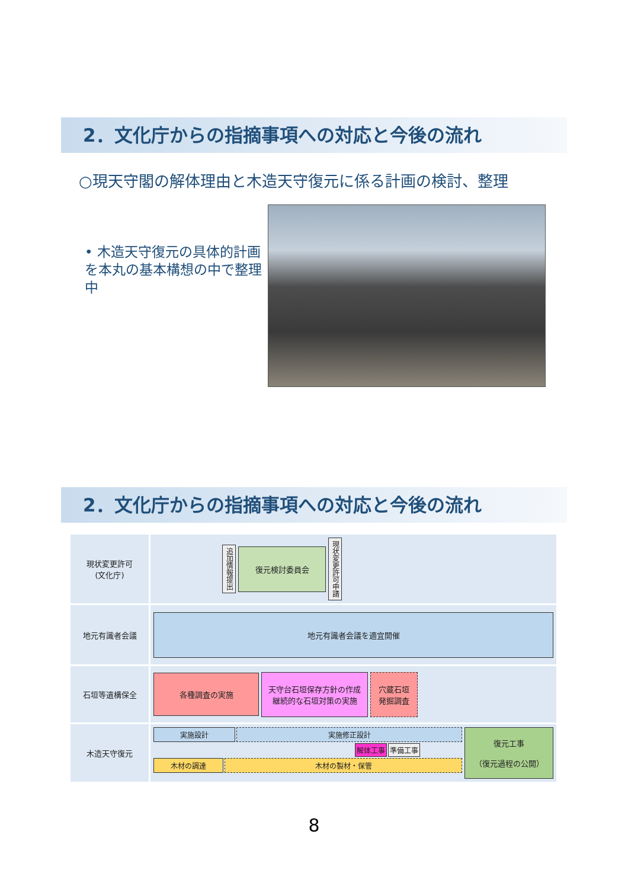2．文化庁からの指摘事項への対応と今後の流れ
○現天守閣の解体理由と木造天守復元に係る計画の検討、整理
• 木造天守復元の具体的計画を本丸の基本構想の中で整理中
2．文化庁からの指摘事項への対応と今後の流れ
| 現状変更許可 (文化庁) | 追加情報提出 復元検討委員会 現状変更許可申請 |
| 地元有識者会議 | 地元有識者会議を適宜開催 |
| 石垣等遺構保全 | 各種調査の実施 天守台石垣保存方針の作成 継続的な石垣対策の実施 穴蔵石垣 発掘調査 |
| 木造天守復元 | 実施設計 実施修正設計 解体工事 準備工事 木材の調達 木材の製材・保管 復元工事 （復元過程の公開） |
8